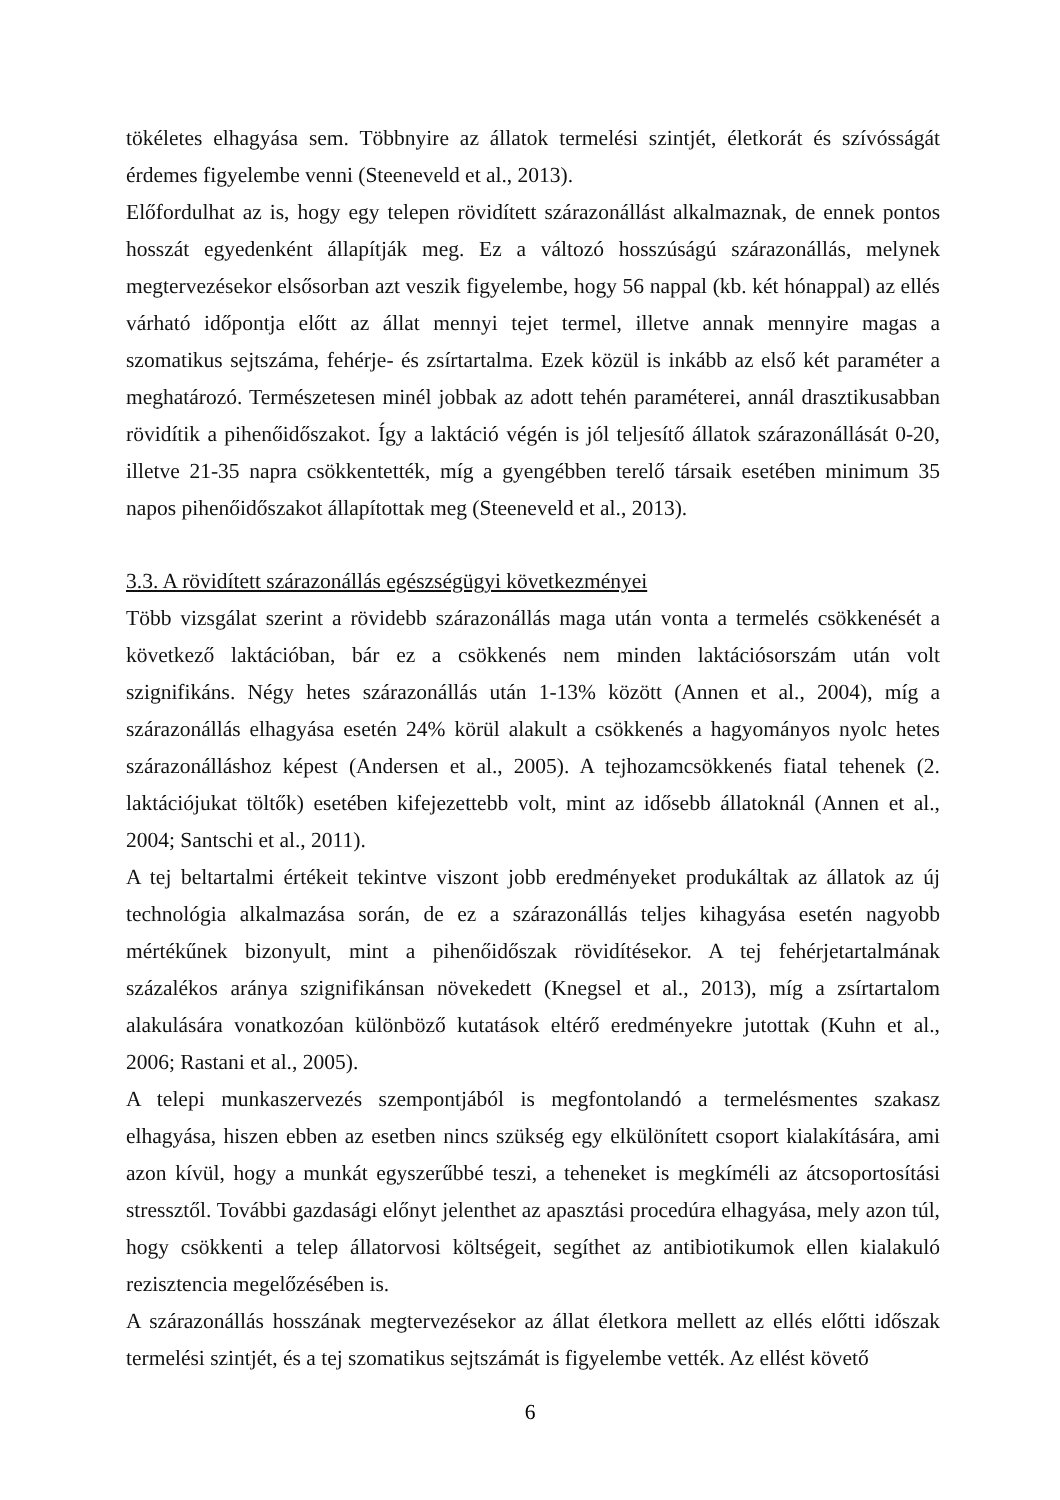tökéletes elhagyása sem. Többnyire az állatok termelési szintjét, életkorát és szívósságát érdemes figyelembe venni (Steeneveld et al., 2013).
Előfordulhat az is, hogy egy telepen rövidített szárazonállást alkalmaznak, de ennek pontos hosszát egyedenként állapítják meg. Ez a változó hosszúságú szárazonállás, melynek megtervezésekor elsősorban azt veszik figyelembe, hogy 56 nappal (kb. két hónappal) az ellés várható időpontja előtt az állat mennyi tejet termel, illetve annak mennyire magas a szomatikus sejtszáma, fehérje- és zsírtartalma. Ezek közül is inkább az első két paraméter a meghatározó. Természetesen minél jobbak az adott tehén paraméterei, annál drasztikusabban rövidítik a pihenőidőszakot. Így a laktáció végén is jól teljesítő állatok szárazonállását 0-20, illetve 21-35 napra csökkentették, míg a gyengébben terelő társaik esetében minimum 35 napos pihenőidőszakot állapítottak meg (Steeneveld et al., 2013).
3.3. A rövidített szárazonállás egészségügyi következményei
Több vizsgálat szerint a rövidebb szárazonállás maga után vonta a termelés csökkenését a következő laktációban, bár ez a csökkenés nem minden laktációsorszám után volt szignifikáns. Négy hetes szárazonállás után 1-13% között (Annen et al., 2004), míg a szárazonállás elhagyása esetén 24% körül alakult a csökkenés a hagyományos nyolc hetes szárazonálláshoz képest (Andersen et al., 2005). A tejhozamcsökkenés fiatal tehenek (2. laktációjukat töltők) esetében kifejezettebb volt, mint az idősebb állatoknál (Annen et al., 2004; Santschi et al., 2011).
A tej beltartalmi értékeit tekintve viszont jobb eredményeket produkáltak az állatok az új technológia alkalmazása során, de ez a szárazonállás teljes kihagyása esetén nagyobb mértékűnek bizonyult, mint a pihenőidőszak rövidítésekor. A tej fehérjetartalmának százalékos aránya szignifikánsan növekedett (Knegsel et al., 2013), míg a zsírtartalom alakulására vonatkozóan különböző kutatások eltérő eredményekre jutottak (Kuhn et al., 2006; Rastani et al., 2005).
A telepi munkaszervezés szempontjából is megfontolandó a termelésmentes szakasz elhagyása, hiszen ebben az esetben nincs szükség egy elkülönített csoport kialakítására, ami azon kívül, hogy a munkát egyszerűbbé teszi, a teheneket is megkíméli az átcsoportosítási stressztől. További gazdasági előnyt jelenthet az apasztási procedúra elhagyása, mely azon túl, hogy csökkenti a telep állatorvosi költségeit, segíthet az antibiotikumok ellen kialakuló rezisztencia megelőzésében is.
A szárazonállás hosszának megtervezésekor az állat életkora mellett az ellés előtti időszak termelési szintjét, és a tej szomatikus sejtszámát is figyelembe vették. Az ellést követő
6